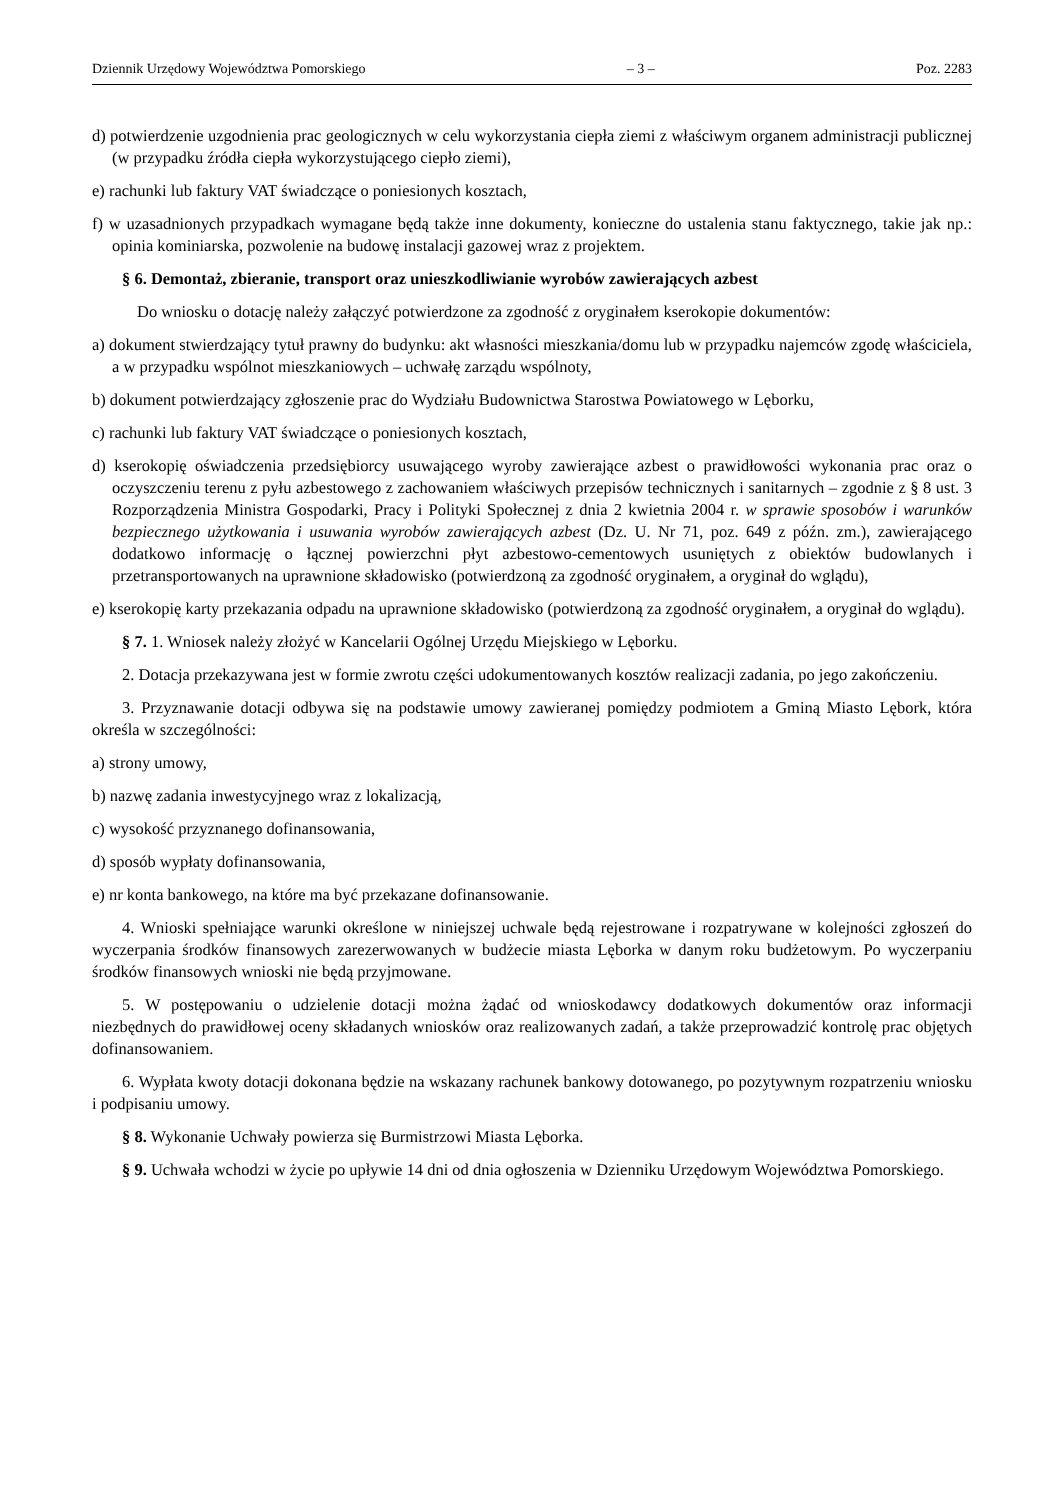Dziennik Urzędowy Województwa Pomorskiego – 3 – Poz. 2283
d) potwierdzenie uzgodnienia prac geologicznych w celu wykorzystania ciepła ziemi z właściwym organem administracji publicznej (w przypadku źródła ciepła wykorzystującego ciepło ziemi),
e) rachunki lub faktury VAT świadczące o poniesionych kosztach,
f) w uzasadnionych przypadkach wymagane będą także inne dokumenty, konieczne do ustalenia stanu faktycznego, takie jak np.: opinia kominiarska, pozwolenie na budowę instalacji gazowej wraz z projektem.
§ 6. Demontaż, zbieranie, transport oraz unieszkodliwianie wyrobów zawierających azbest
Do wniosku o dotację należy załączyć potwierdzone za zgodność z oryginałem kserokopie dokumentów:
a) dokument stwierdzający tytuł prawny do budynku: akt własności mieszkania/domu lub w przypadku najemców zgodę właściciela, a w przypadku wspólnot mieszkaniowych – uchwałę zarządu wspólnoty,
b) dokument potwierdzający zgłoszenie prac do Wydziału Budownictwa Starostwa Powiatowego w Lęborku,
c) rachunki lub faktury VAT świadczące o poniesionych kosztach,
d) kserokopię oświadczenia przedsiębiorcy usuwającego wyroby zawierające azbest o prawidłowości wykonania prac oraz o oczyszczeniu terenu z pyłu azbestowego z zachowaniem właściwych przepisów technicznych i sanitarnych – zgodnie z § 8 ust. 3 Rozporządzenia Ministra Gospodarki, Pracy i Polityki Społecznej z dnia 2 kwietnia 2004 r. w sprawie sposobów i warunków bezpiecznego użytkowania i usuwania wyrobów zawierających azbest (Dz. U. Nr 71, poz. 649 z późn. zm.), zawierającego dodatkowo informację o łącznej powierzchni płyt azbestowo-cementowych usuniętych z obiektów budowlanych i przetransportowanych na uprawnione składowisko (potwierdzoną za zgodność oryginałem, a oryginał do wglądu),
e) kserokopię karty przekazania odpadu na uprawnione składowisko (potwierdzoną za zgodność oryginałem, a oryginał do wglądu).
§ 7. 1. Wniosek należy złożyć w Kancelarii Ogólnej Urzędu Miejskiego w Lęborku.
2. Dotacja przekazywana jest w formie zwrotu części udokumentowanych kosztów realizacji zadania, po jego zakończeniu.
3. Przyznawanie dotacji odbywa się na podstawie umowy zawieranej pomiędzy podmiotem a Gminą Miasto Lębork, która określa w szczególności:
a) strony umowy,
b) nazwę zadania inwestycyjnego wraz z lokalizacją,
c) wysokość przyznanego dofinansowania,
d) sposób wypłaty dofinansowania,
e) nr konta bankowego, na które ma być przekazane dofinansowanie.
4. Wnioski spełniające warunki określone w niniejszej uchwale będą rejestrowane i rozpatrywane w kolejności zgłoszeń do wyczerpania środków finansowych zarezerwowanych w budżecie miasta Lęborka w danym roku budżetowym. Po wyczerpaniu środków finansowych wnioski nie będą przyjmowane.
5. W postępowaniu o udzielenie dotacji można żądać od wnioskodawcy dodatkowych dokumentów oraz informacji niezbędnych do prawidłowej oceny składanych wniosków oraz realizowanych zadań, a także przeprowadzić kontrolę prac objętych dofinansowaniem.
6. Wypłata kwoty dotacji dokonana będzie na wskazany rachunek bankowy dotowanego, po pozytywnym rozpatrzeniu wniosku i podpisaniu umowy.
§ 8. Wykonanie Uchwały powierza się Burmistrzowi Miasta Lęborka.
§ 9. Uchwała wchodzi w życie po upływie 14 dni od dnia ogłoszenia w Dzienniku Urzędowym Województwa Pomorskiego.